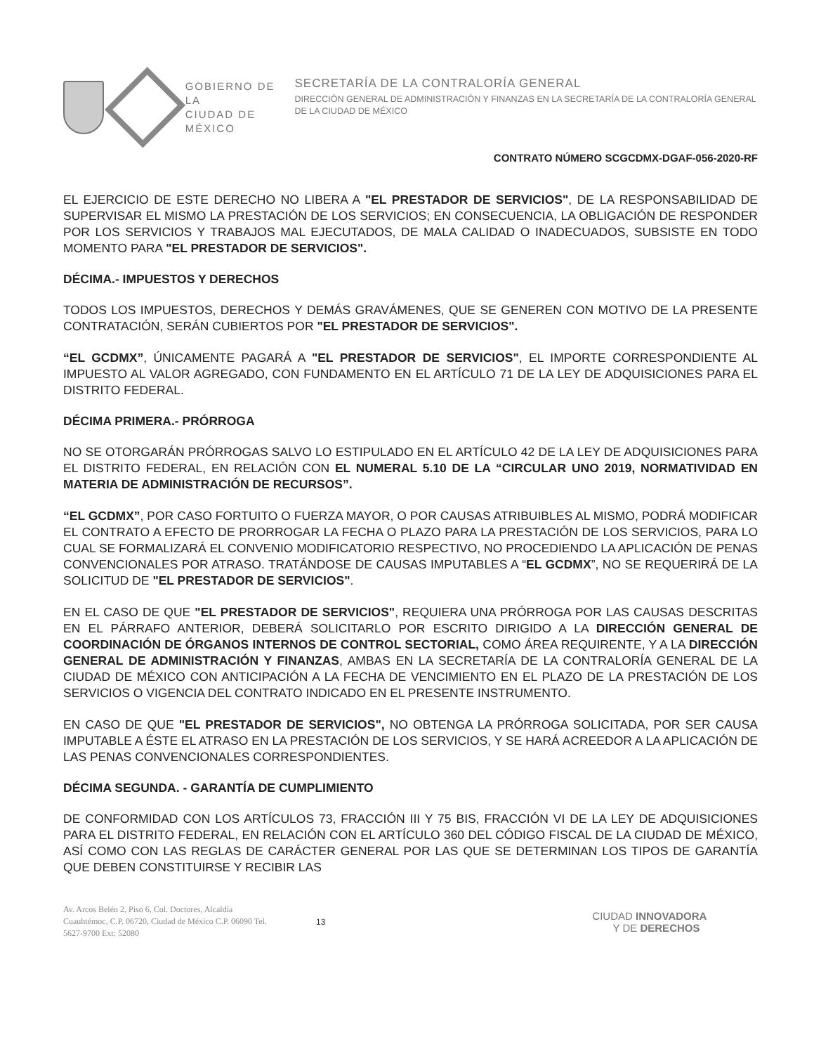GOBIERNO DE LA
CIUDAD DE MÉXICO
SECRETARÍA DE LA CONTRALORÍA GENERAL
DIRECCIÓN GENERAL DE ADMINISTRACIÓN Y FINANZAS EN LA SECRETARÍA DE LA CONTRALORÍA GENERAL DE LA CIUDAD DE MÉXICO
CONTRATO NÚMERO SCGCDMX-DGAF-056-2020-RF
EL EJERCICIO DE ESTE DERECHO NO LIBERA A "EL PRESTADOR DE SERVICIOS", DE LA RESPONSABILIDAD DE SUPERVISAR EL MISMO LA PRESTACIÓN DE LOS SERVICIOS; EN CONSECUENCIA, LA OBLIGACIÓN DE RESPONDER POR LOS SERVICIOS Y TRABAJOS MAL EJECUTADOS, DE MALA CALIDAD O INADECUADOS, SUBSISTE EN TODO MOMENTO PARA "EL PRESTADOR DE SERVICIOS".
DÉCIMA.- IMPUESTOS Y DERECHOS
TODOS LOS IMPUESTOS, DERECHOS Y DEMÁS GRAVÁMENES, QUE SE GENEREN CON MOTIVO DE LA PRESENTE CONTRATACIÓN, SERÁN CUBIERTOS POR "EL PRESTADOR DE SERVICIOS".
“EL GCDMX”, ÚNICAMENTE PAGARÁ A "EL PRESTADOR DE SERVICIOS", EL IMPORTE CORRESPONDIENTE AL IMPUESTO AL VALOR AGREGADO, CON FUNDAMENTO EN EL ARTÍCULO 71 DE LA LEY DE ADQUISICIONES PARA EL DISTRITO FEDERAL.
DÉCIMA PRIMERA.- PRÓRROGA
NO SE OTORGARÁN PRÓRROGAS SALVO LO ESTIPULADO EN EL ARTÍCULO 42 DE LA LEY DE ADQUISICIONES PARA EL DISTRITO FEDERAL, EN RELACIÓN CON EL NUMERAL 5.10 DE LA “CIRCULAR UNO 2019, NORMATIVIDAD EN MATERIA DE ADMINISTRACIÓN DE RECURSOS”.
“EL GCDMX”, POR CASO FORTUITO O FUERZA MAYOR, O POR CAUSAS ATRIBUIBLES AL MISMO, PODRÁ MODIFICAR EL CONTRATO A EFECTO DE PRORROGAR LA FECHA O PLAZO PARA LA PRESTACIÓN DE LOS SERVICIOS, PARA LO CUAL SE FORMALIZARÁ EL CONVENIO MODIFICATORIO RESPECTIVO, NO PROCEDIENDO LA APLICACIÓN DE PENAS CONVENCIONALES POR ATRASO. TRATÁNDOSE DE CAUSAS IMPUTABLES A “EL GCDMX”, NO SE REQUERIRÁ DE LA SOLICITUD DE "EL PRESTADOR DE SERVICIOS".
EN EL CASO DE QUE "EL PRESTADOR DE SERVICIOS", REQUIERA UNA PRÓRROGA POR LAS CAUSAS DESCRITAS EN EL PÁRRAFO ANTERIOR, DEBERÁ SOLICITARLO POR ESCRITO DIRIGIDO A LA DIRECCIÓN GENERAL DE COORDINACIÓN DE ÓRGANOS INTERNOS DE CONTROL SECTORIAL, COMO ÁREA REQUIRENTE, Y A LA DIRECCIÓN GENERAL DE ADMINISTRACIÓN Y FINANZAS, AMBAS EN LA SECRETARÍA DE LA CONTRALORÍA GENERAL DE LA CIUDAD DE MÉXICO CON ANTICIPACIÓN A LA FECHA DE VENCIMIENTO EN EL PLAZO DE LA PRESTACIÓN DE LOS SERVICIOS O VIGENCIA DEL CONTRATO INDICADO EN EL PRESENTE INSTRUMENTO.
EN CASO DE QUE "EL PRESTADOR DE SERVICIOS", NO OBTENGA LA PRÓRROGA SOLICITADA, POR SER CAUSA IMPUTABLE A ÉSTE EL ATRASO EN LA PRESTACIÓN DE LOS SERVICIOS, Y SE HARÁ ACREEDOR A LA APLICACIÓN DE LAS PENAS CONVENCIONALES CORRESPONDIENTES.
DÉCIMA SEGUNDA. - GARANTÍA DE CUMPLIMIENTO
DE CONFORMIDAD CON LOS ARTÍCULOS 73, FRACCIÓN III Y 75 BIS, FRACCIÓN VI DE LA LEY DE ADQUISICIONES PARA EL DISTRITO FEDERAL, EN RELACIÓN CON EL ARTÍCULO 360 DEL CÓDIGO FISCAL DE LA CIUDAD DE MÉXICO, ASÍ COMO CON LAS REGLAS DE CARÁCTER GENERAL POR LAS QUE SE DETERMINAN LOS TIPOS DE GARANTÍA QUE DEBEN CONSTITUIRSE Y RECIBIR LAS
Av. Arcos Belén 2, Piso 6, Col. Doctores, Alcaldía Cuauhtémoc, C.P. 06720, Ciudad de México C.P. 06090 Tel. 5627-9700 Ext: 52080
13
CIUDAD INNOVADORA
Y DE DERECHOS